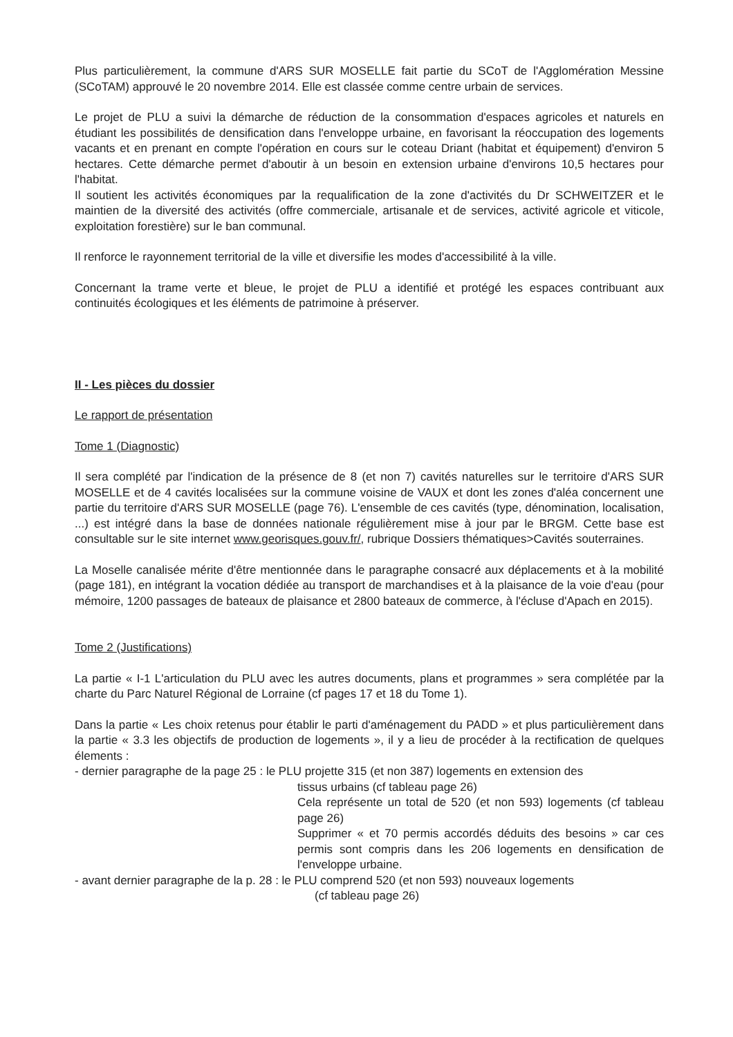Plus particulièrement, la commune d'ARS SUR MOSELLE fait partie du SCoT de l'Agglomération Messine (SCoTAM) approuvé le 20 novembre 2014. Elle est classée comme centre urbain de services.
Le projet de PLU a suivi la démarche de réduction de la consommation d'espaces agricoles et naturels en étudiant les possibilités de densification dans l'enveloppe urbaine, en favorisant la réoccupation des logements vacants et en prenant en compte l'opération en cours sur le coteau Driant (habitat et équipement) d'environ 5 hectares. Cette démarche permet d'aboutir à un besoin en extension urbaine d'environs 10,5 hectares pour l'habitat.
Il soutient les activités économiques par la requalification de la zone d'activités du Dr SCHWEITZER et le maintien de la diversité des activités (offre commerciale, artisanale et de services, activité agricole et viticole, exploitation forestière) sur le ban communal.
Il renforce le rayonnement territorial de la ville et diversifie les modes d'accessibilité à la ville.
Concernant la trame verte et bleue, le projet de PLU a identifié et protégé les espaces contribuant aux continuités écologiques et les éléments de patrimoine à préserver.
II - Les pièces du dossier
Le rapport de présentation
Tome 1 (Diagnostic)
Il sera complété par l'indication de la présence de 8 (et non 7) cavités naturelles sur le territoire d'ARS SUR MOSELLE et de 4 cavités localisées sur la commune voisine de VAUX et dont les zones d'aléa concernent une partie du territoire d'ARS SUR MOSELLE (page 76). L'ensemble de ces cavités (type, dénomination, localisation, ...) est intégré dans la base de données nationale régulièrement mise à jour par le BRGM. Cette base est consultable sur le site internet www.georisques.gouv.fr/, rubrique Dossiers thématiques>Cavités souterraines.
La Moselle canalisée mérite d'être mentionnée dans le paragraphe consacré aux déplacements et à la mobilité (page 181), en intégrant la vocation dédiée au transport de marchandises et à la plaisance de la voie d'eau (pour mémoire, 1200 passages de bateaux de plaisance et 2800 bateaux de commerce, à l'écluse d'Apach en 2015).
Tome 2 (Justifications)
La partie « I-1 L'articulation du PLU avec les autres documents, plans et programmes » sera complétée par la charte du Parc Naturel Régional de Lorraine (cf pages 17 et 18 du Tome 1).
Dans la partie « Les choix retenus pour établir le parti d'aménagement du PADD » et plus particulièrement dans la partie « 3.3 les objectifs de production de logements », il y a lieu de procéder à la rectification de quelques élements :
- dernier paragraphe de la page 25 : le PLU projette 315 (et non 387) logements en extension des
tissus urbains (cf tableau page 26)
Cela représente un total de 520 (et non 593) logements (cf tableau page 26)
Supprimer « et 70 permis accordés déduits des besoins » car ces permis sont compris dans les 206 logements en densification de l'enveloppe urbaine.
- avant dernier paragraphe de la p. 28 : le PLU comprend 520 (et non 593) nouveaux logements
(cf tableau page 26)